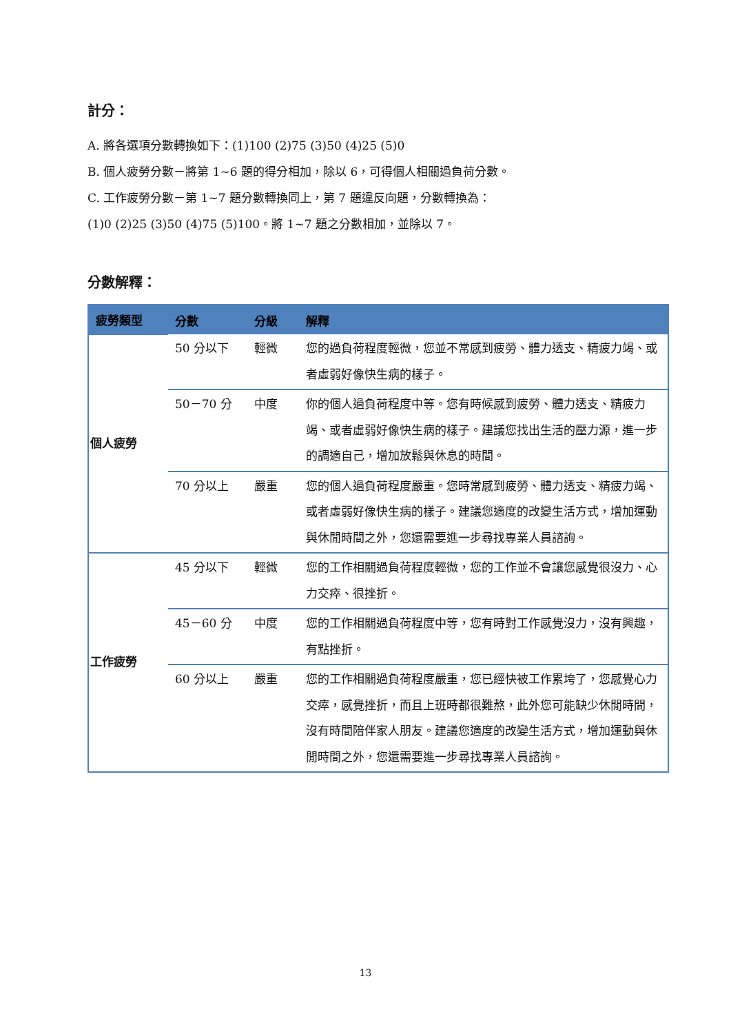計分：
A. 將各選項分數轉換如下：(1)100 (2)75 (3)50 (4)25 (5)0
B. 個人疲勞分數－將第 1~6 題的得分相加，除以 6，可得個人相關過負荷分數。
C. 工作疲勞分數－第 1~7 題分數轉換同上，第 7 題違反向題，分數轉換為：
(1)0 (2)25 (3)50 (4)75 (5)100。將 1~7 題之分數相加，並除以 7。
分數解釋：
| 疲勞類型 | 分數 | 分級 | 解釋 |
| --- | --- | --- | --- |
| 個人疲勞 | 50 分以下 | 輕微 | 您的過負荷程度輕微，您並不常感到疲勞、體力透支、精疲力竭、或者虛弱好像快生病的樣子。 |
| | 50－70 分 | 中度 | 你的個人過負荷程度中等。您有時候感到疲勞、體力透支、精疲力竭、或者虛弱好像快生病的樣子。建議您找出生活的壓力源，進一步的調適自己，增加放鬆與休息的時間。 |
| | 70 分以上 | 嚴重 | 您的個人過負荷程度嚴重。您時常感到疲勞、體力透支、精疲力竭、或者虛弱好像快生病的樣子。建議您適度的改變生活方式，增加運動與休閒時間之外，您還需要進一步尋找專業人員諮詢。 |
| 工作疲勞 | 45 分以下 | 輕微 | 您的工作相關過負荷程度輕微，您的工作並不會讓您感覺很沒力、心力交瘁、很挫折。 |
| | 45－60 分 | 中度 | 您的工作相關過負荷程度中等，您有時對工作感覺沒力，沒有興趣，有點挫折。 |
| | 60 分以上 | 嚴重 | 您的工作相關過負荷程度嚴重，您已經快被工作累垮了，您感覺心力交瘁，感覺挫折，而且上班時都很難熬，此外您可能缺少休閒時間，沒有時間陪伴家人朋友。建議您適度的改變生活方式，增加運動與休閒時間之外，您還需要進一步尋找專業人員諮詢。 |
13